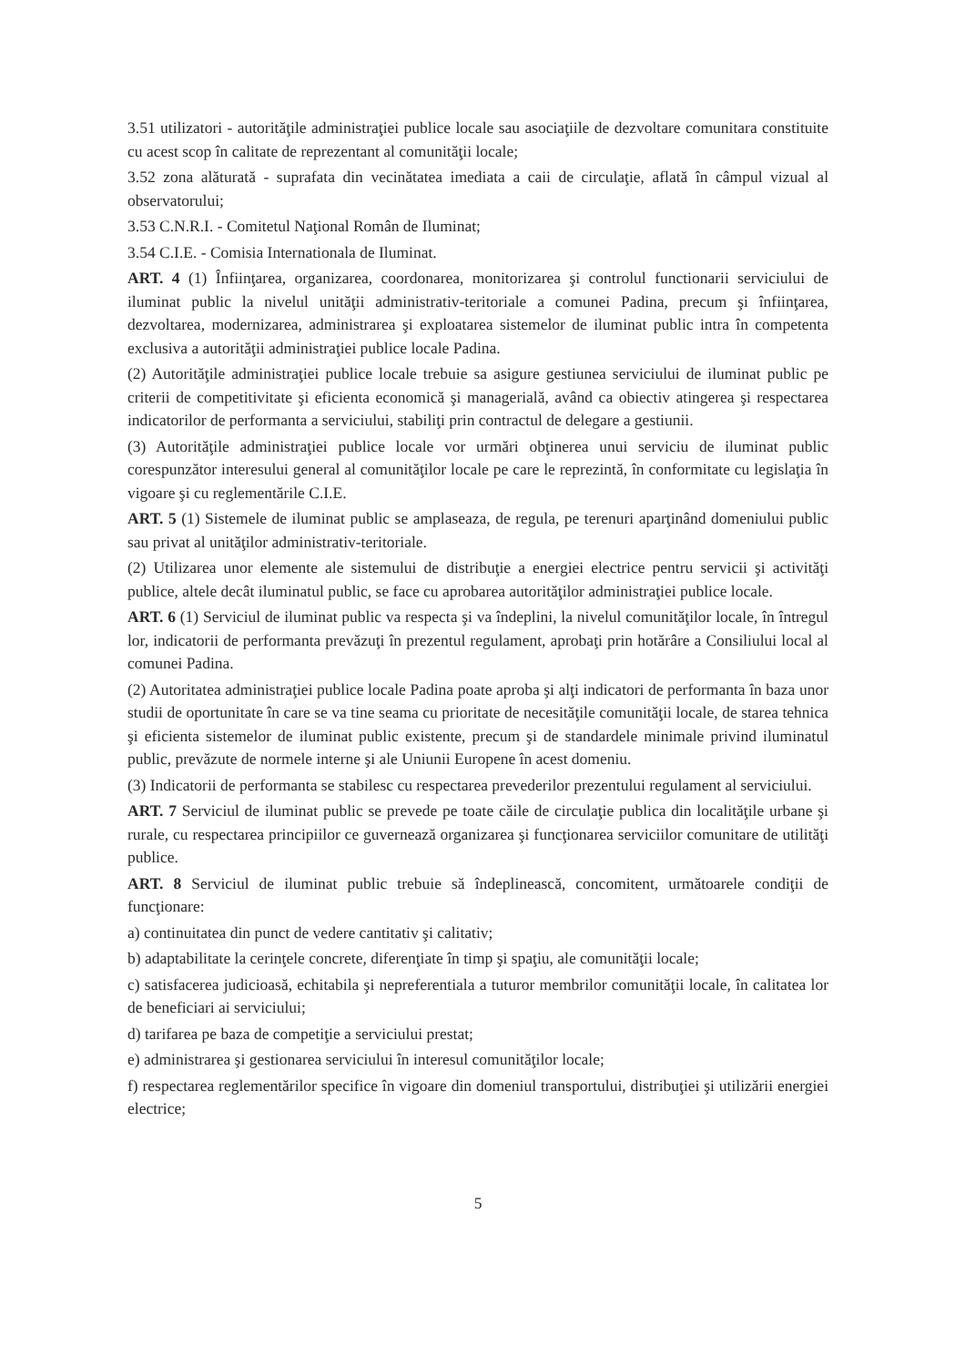3.51 utilizatori - autorităţile administraţiei publice locale sau asociaţiile de dezvoltare comunitara constituite cu acest scop în calitate de reprezentant al comunităţii locale;
3.52 zona alăturată - suprafata din vecinătatea imediata a caii de circulaţie, aflată în câmpul vizual al observatorului;
3.53 C.N.R.I. - Comitetul Naţional Român de Iluminat;
3.54 C.I.E. - Comisia Internationala de Iluminat.
ART. 4 (1) Înfiinţarea, organizarea, coordonarea, monitorizarea şi controlul functionarii serviciului de iluminat public la nivelul unităţii administrativ-teritoriale a comunei Padina, precum şi înfiinţarea, dezvoltarea, modernizarea, administrarea şi exploatarea sistemelor de iluminat public intra în competenta exclusiva a autorităţii administraţiei publice locale Padina.
(2) Autorităţile administraţiei publice locale trebuie sa asigure gestiunea serviciului de iluminat public pe criterii de competitivitate şi eficienta economică şi managerială, având ca obiectiv atingerea şi respectarea indicatorilor de performanta a serviciului, stabiliţi prin contractul de delegare a gestiunii.
(3) Autorităţile administraţiei publice locale vor urmări obţinerea unui serviciu de iluminat public corespunzător interesului general al comunităţilor locale pe care le reprezintă, în conformitate cu legislaţia în vigoare şi cu reglementările C.I.E.
ART. 5 (1) Sistemele de iluminat public se amplaseaza, de regula, pe terenuri aparţinând domeniului public sau privat al unităţilor administrativ-teritoriale.
(2) Utilizarea unor elemente ale sistemului de distribuţie a energiei electrice pentru servicii şi activităţi publice, altele decât iluminatul public, se face cu aprobarea autorităţilor administraţiei publice locale.
ART. 6 (1) Serviciul de iluminat public va respecta şi va îndeplini, la nivelul comunităţilor locale, în întregul lor, indicatorii de performanta prevăzuţi în prezentul regulament, aprobaţi prin hotărâre a Consiliului local al comunei Padina.
(2) Autoritatea administraţiei publice locale Padina poate aproba şi alţi indicatori de performanta în baza unor studii de oportunitate în care se va tine seama cu prioritate de necesităţile comunităţii locale, de starea tehnica şi eficienta sistemelor de iluminat public existente, precum şi de standardele minimale privind iluminatul public, prevăzute de normele interne şi ale Uniunii Europene în acest domeniu.
(3) Indicatorii de performanta se stabilesc cu respectarea prevederilor prezentului regulament al serviciului.
ART. 7 Serviciul de iluminat public se prevede pe toate căile de circulaţie publica din localităţile urbane şi rurale, cu respectarea principiilor ce guvernează organizarea şi funcţionarea serviciilor comunitare de utilităţi publice.
ART. 8 Serviciul de iluminat public trebuie să îndeplinească, concomitent, următoarele condiţii de funcţionare:
a) continuitatea din punct de vedere cantitativ şi calitativ;
b) adaptabilitate la cerinţele concrete, diferenţiate în timp şi spaţiu, ale comunităţii locale;
c) satisfacerea judicioasă, echitabila şi nepreferentiala a tuturor membrilor comunităţii locale, în calitatea lor de beneficiari ai serviciului;
d) tarifarea pe baza de competiţie a serviciului prestat;
e) administrarea şi gestionarea serviciului în interesul comunităţilor locale;
f) respectarea reglementărilor specifice în vigoare din domeniul transportului, distribuţiei şi utilizării energiei electrice;
5